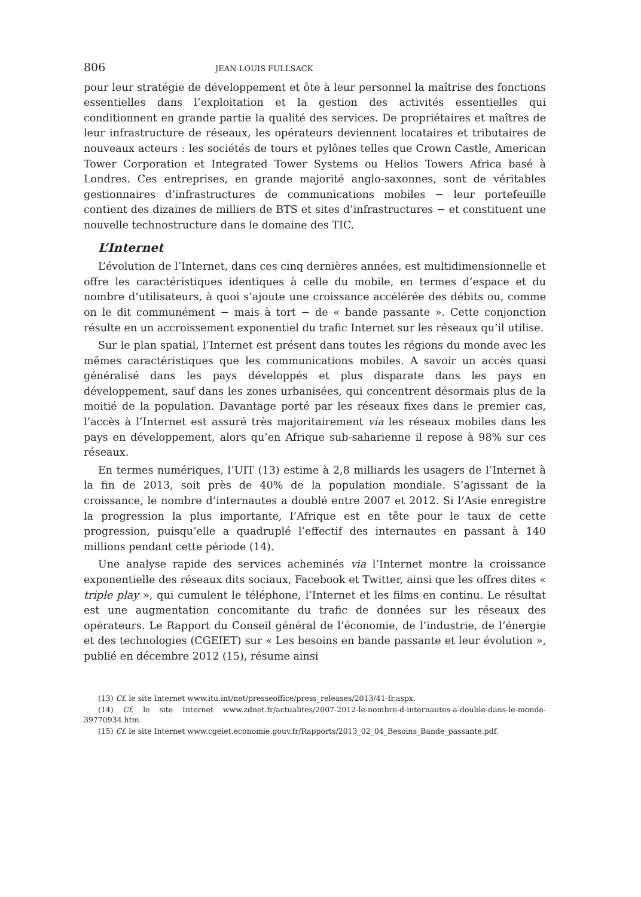806 JEAN-LOUIS FULLSACK
pour leur stratégie de développement et ôte à leur personnel la maîtrise des fonctions essentielles dans l’exploitation et la gestion des activités essentielles qui conditionnent en grande partie la qualité des services. De propriétaires et maîtres de leur infrastructure de réseaux, les opérateurs deviennent locataires et tributaires de nouveaux acteurs : les sociétés de tours et pylônes telles que Crown Castle, American Tower Corporation et Integrated Tower Systems ou Helios Towers Africa basé à Londres. Ces entreprises, en grande majorité anglo-saxonnes, sont de véritables gestionnaires d’infrastructures de communications mobiles − leur portefeuille contient des dizaines de milliers de BTS et sites d’infrastructures − et constituent une nouvelle technostructure dans le domaine des TIC.
L’Internet
L’évolution de l’Internet, dans ces cinq dernières années, est multidimensionnelle et offre les caractéristiques identiques à celle du mobile, en termes d’espace et du nombre d’utilisateurs, à quoi s’ajoute une croissance accélérée des débits ou, comme on le dit communément − mais à tort − de « bande passante ». Cette conjonction résulte en un accroissement exponentiel du trafic Internet sur les réseaux qu’il utilise.
Sur le plan spatial, l’Internet est présent dans toutes les régions du monde avec les mêmes caractéristiques que les communications mobiles. A savoir un accès quasi généralisé dans les pays développés et plus disparate dans les pays en développement, sauf dans les zones urbanisées, qui concentrent désormais plus de la moitié de la population. Davantage porté par les réseaux fixes dans le premier cas, l’accès à l’Internet est assuré très majoritairement via les réseaux mobiles dans les pays en développement, alors qu’en Afrique sub-saharienne il repose à 98% sur ces réseaux.
En termes numériques, l’UIT (13) estime à 2,8 milliards les usagers de l’Internet à la fin de 2013, soit près de 40% de la population mondiale. S’agissant de la croissance, le nombre d’internautes a doublé entre 2007 et 2012. Si l’Asie enregistre la progression la plus importante, l’Afrique est en tête pour le taux de cette progression, puisqu’elle a quadruplé l’effectif des internautes en passant à 140 millions pendant cette période (14).
Une analyse rapide des services acheminés via l’Internet montre la croissance exponentielle des réseaux dits sociaux, Facebook et Twitter, ainsi que les offres dites « triple play », qui cumulent le téléphone, l’Internet et les films en continu. Le résultat est une augmentation concomitante du trafic de données sur les réseaux des opérateurs. Le Rapport du Conseil général de l’économie, de l’industrie, de l’énergie et des technologies (CGEIET) sur « Les besoins en bande passante et leur évolution », publié en décembre 2012 (15), résume ainsi
(13) Cf. le site Internet www.itu.int/net/presseoffice/press_releases/2013/41-fr.aspx.
(14) Cf. le site Internet www.zdnet.fr/actualites/2007-2012-le-nombre-d-internautes-a-double-dans-le-monde-39770934.htm.
(15) Cf. le site Internet www.cgeiet.economie.gouv.fr/Rapports/2013_02_04_Besoins_Bande_passante.pdf.